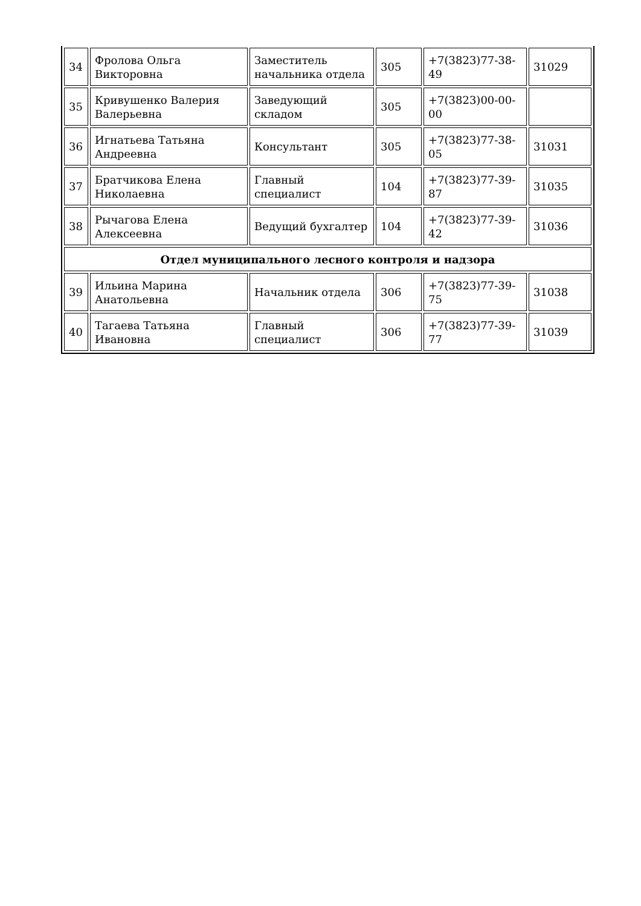| 34 | Фролова Ольга Викторовна | Заместитель начальника отдела | 305 | +7(3823)77-38-49 | 31029 |
| 35 | Кривушенко Валерия Валерьевна | Заведующий складом | 305 | +7(3823)00-00-00 | |
| 36 | Игнатьева Татьяна Андреевна | Консультант | 305 | +7(3823)77-38-05 | 31031 |
| 37 | Братчикова Елена Николаевна | Главный специалист | 104 | +7(3823)77-39-87 | 31035 |
| 38 | Рычагова Елена Алексеевна | Ведущий бухгалтер | 104 | +7(3823)77-39-42 | 31036 |
| Отдел муниципального лесного контроля и надзора | | | | | |
| 39 | Ильина Марина Анатольевна | Начальник отдела | 306 | +7(3823)77-39-75 | 31038 |
| 40 | Тагаева Татьяна Ивановна | Главный специалист | 306 | +7(3823)77-39-77 | 31039 |